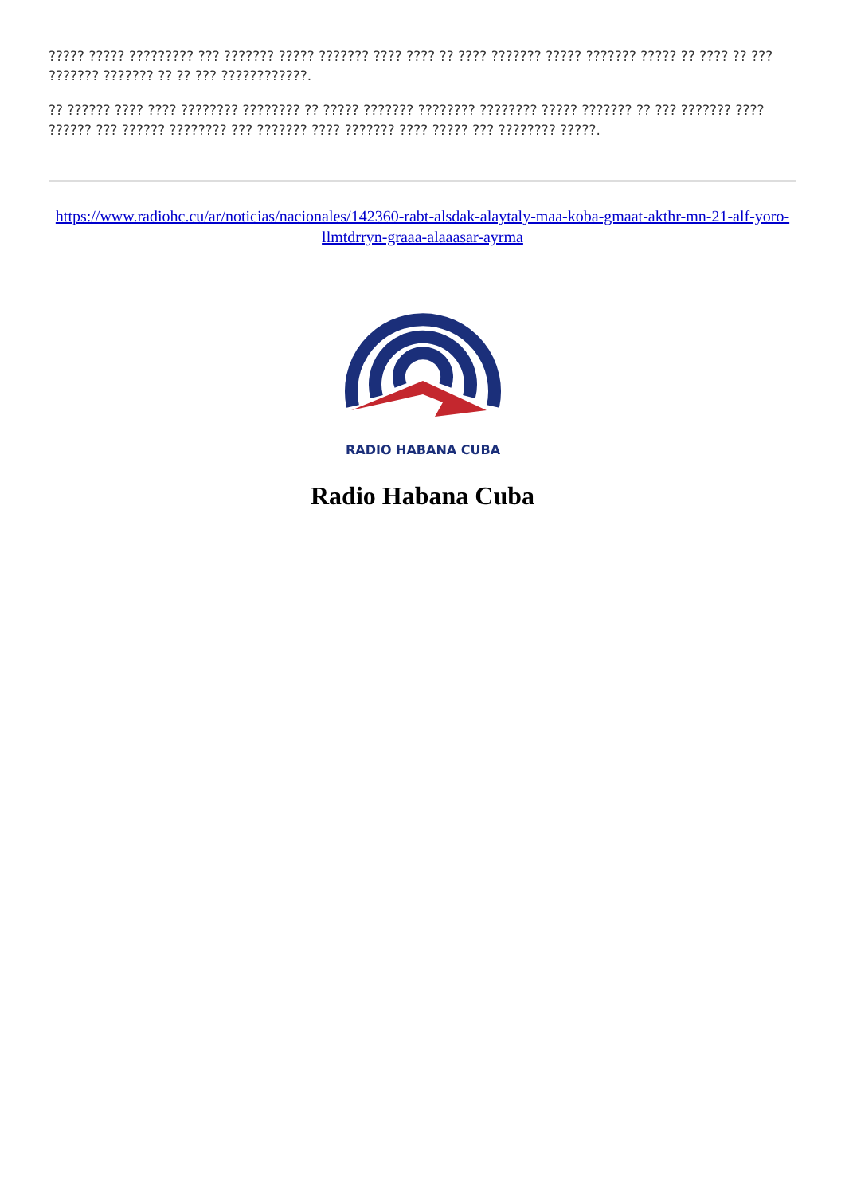????? ????? ????????? ??? ??????? ????? ??????? ???? ???? ?? ???? ??????? ????? ??????? ????? ?? ???? ?? ??? ??????? ??????? ?? ?? ??? ????????????.
?? ?????? ???? ???? ???????? ???????? ?? ????? ??????? ???????? ???????? ????? ??????? ?? ??? ??????? ???? ?????? ??? ?????? ???????? ??? ??????? ???? ??????? ???? ????? ??? ???????? ?????.
https://www.radiohc.cu/ar/noticias/nacionales/142360-rabt-alsdak-alaytaly-maa-koba-gmaat-akthr-mn-21-alf-yoro-llmtdrryn-graaa-alaaasar-ayrma
RADIO HABANA CUBA
Radio Habana Cuba